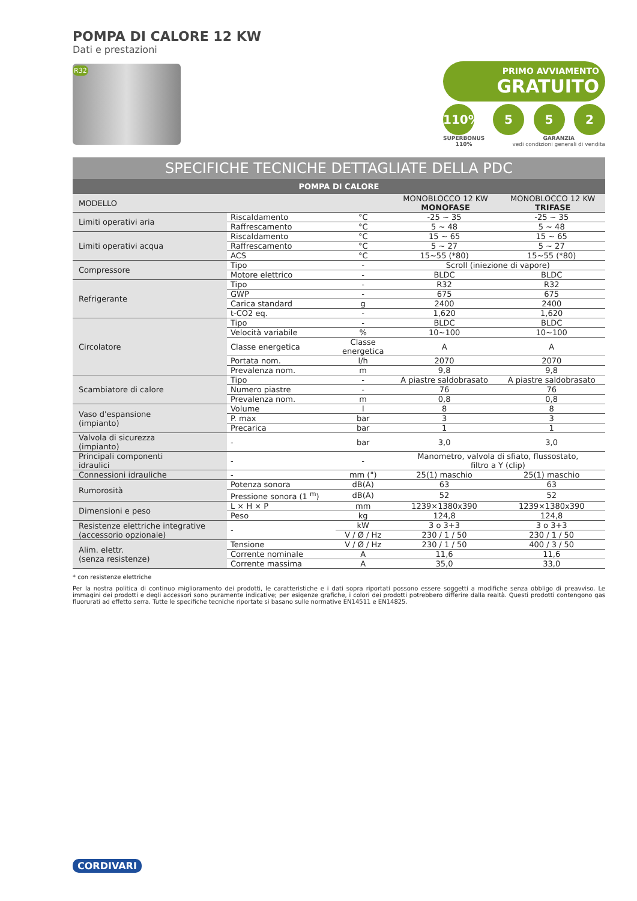POMPA DI CALORE 12 KW
Dati e prestazioni
R32
PRIMO AVVIAMENTO
GRATUITO
110% 5 5 2
SUPERBONUS
110% GARANZIA
vedi condizioni generali di vendita
SPECIFICHE TECNICHE DETTAGLIATE DELLA PDC
POMPA DI CALORE
| MODELLO | | | MONOBLOCCO 12 KW MONOFASE | MONOBLOCCO 12 KW TRIFASE |
| Limiti operativi aria | Riscaldamento | °C | -25 ~ 35 | -25 ~ 35 |
| | Raffrescamento | °C | 5 ~ 48 | 5 ~ 48 |
| Limiti operativi acqua | Riscaldamento | °C | 15 ~ 65 | 15 ~ 65 |
| | Raffrescamento | °C | 5 ~ 27 | 5 ~ 27 |
| | ACS | °C | 15~55 (*80) | 15~55 (*80) |
| Compressore | Tipo | - | Scroll (iniezione di vapore) | |
| | Motore elettrico | - | BLDC | BLDC |
| Refrigerante | Tipo | - | R32 | R32 |
| | GWP | - | 675 | 675 |
| | Carica standard | g | 2400 | 2400 |
| | t-CO2 eq. | - | 1,620 | 1,620 |
| Circolatore | Tipo | - | BLDC | BLDC |
| | Velocità variabile | % | 10~100 | 10~100 |
| | Classe energetica | Classe energetica | A | A |
| | Portata nom. | l/h | 2070 | 2070 |
| | Prevalenza nom. | m | 9,8 | 9,8 |
| Scambiatore di calore | Tipo | - | A piastre saldobrasato | A piastre saldobrasato |
| | Numero piastre | - | 76 | 76 |
| | Prevalenza nom. | m | 0,8 | 0,8 |
| Vaso d'espansione (impianto) | Volume | l | 8 | 8 |
| | P. max | bar | 3 | 3 |
| | Precarica | bar | 1 | 1 |
| Valvola di sicurezza (impianto) | - | bar | 3,0 | 3,0 |
| Principali componenti idraulici | - | - | Manometro, valvola di sfiato, flussostato, filtro a Y (clip) | |
| Connessioni idrauliche | - | mm (") | 25(1) maschio | 25(1) maschio |
| Rumorosità | Potenza sonora | dB(A) | 63 | 63 |
| | Pressione sonora (1 <sup>m</sup>) | dB(A) | 52 | 52 |
| Dimensioni e peso | L × H × P | mm | 1239×1380x390 | 1239×1380x390 |
| | Peso | kg | 124,8 | 124,8 |
| Resistenze elettriche integrative (accessorio opzionale) | - | kW | 3 o 3+3 | 3 o 3+3 |
| | | V / Ø / Hz | 230 / 1 / 50 | 230 / 1 / 50 |
| Alim. elettr. (senza resistenze) | Tensione | V / Ø / Hz | 230 / 1 / 50 | 400 / 3 / 50 |
| | Corrente nominale | A | 11,6 | 11,6 |
| | Corrente massima | A | 35,0 | 33,0 |
* con resistenze elettriche
Per la nostra politica di continuo miglioramento dei prodotti, le caratteristiche e i dati sopra riportati possono essere soggetti a modifiche senza obbligo di preavviso. Le immagini dei prodotti e degli accessori sono puramente indicative; per esigenze grafiche, i colori dei prodotti potrebbero differire dalla realtà. Questi prodotti contengono gas fluorurati ad effetto serra. Tutte le specifiche tecniche riportate si basano sulle normative EN14511 e EN14825.
CORDIVARI